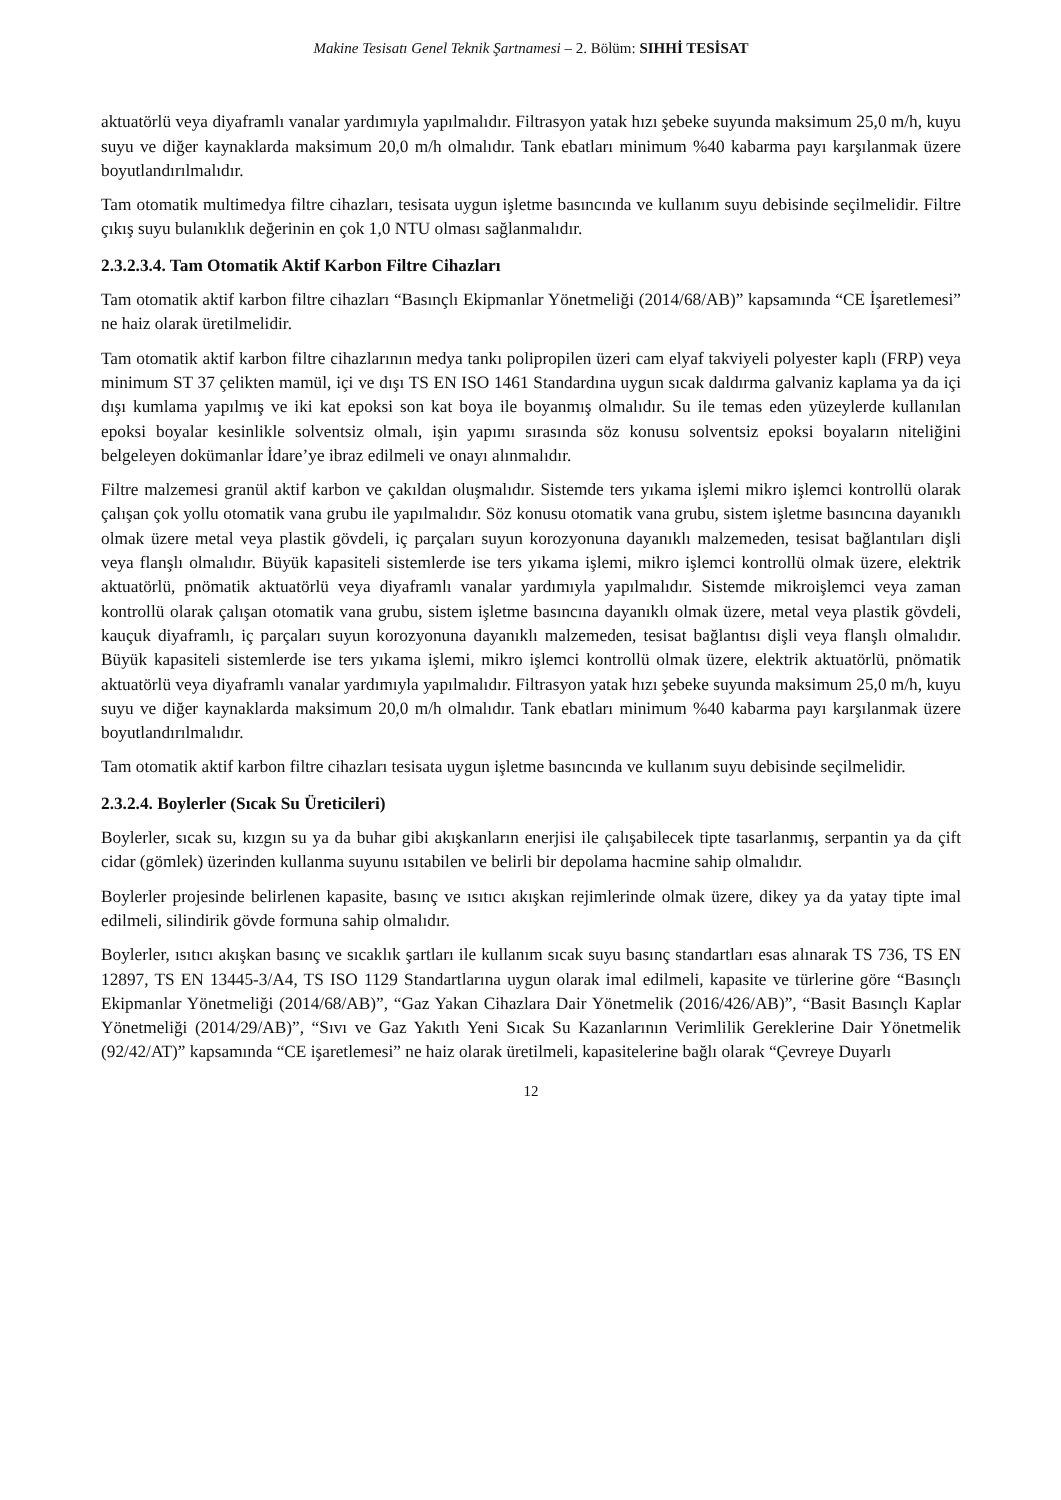Makine Tesisatı Genel Teknik Şartnamesi – 2. Bölüm: SIHHİ TESİSAT
aktuatörlü veya diyaframlı vanalar yardımıyla yapılmalıdır. Filtrasyon yatak hızı şebeke suyunda maksimum 25,0 m/h, kuyu suyu ve diğer kaynaklarda maksimum 20,0 m/h olmalıdır. Tank ebatları minimum %40 kabarma payı karşılanmak üzere boyutlandırılmalıdır.
Tam otomatik multimedya filtre cihazları, tesisata uygun işletme basıncında ve kullanım suyu debisinde seçilmelidir. Filtre çıkış suyu bulanıklık değerinin en çok 1,0 NTU olması sağlanmalıdır.
2.3.2.3.4. Tam Otomatik Aktif Karbon Filtre Cihazları
Tam otomatik aktif karbon filtre cihazları “Basınçlı Ekipmanlar Yönetmeliği (2014/68/AB)” kapsamında “CE İşaretlemesi” ne haiz olarak üretilmelidir.
Tam otomatik aktif karbon filtre cihazlarının medya tankı polipropilen üzeri cam elyaf takviyeli polyester kaplı (FRP) veya minimum ST 37 çelikten mamül, içi ve dışı TS EN ISO 1461 Standardına uygun sıcak daldırma galvaniz kaplama ya da içi dışı kumlama yapılmış ve iki kat epoksi son kat boya ile boyanmış olmalıdır. Su ile temas eden yüzeylerde kullanılan epoksi boyalar kesinlikle solventsiz olmalı, işin yapımı sırasında söz konusu solventsiz epoksi boyaların niteliğini belgeleyen dokümanlar İdare’ye ibraz edilmeli ve onayı alınmalıdır.
Filtre malzemesi granül aktif karbon ve çakıldan oluşmalıdır. Sistemde ters yıkama işlemi mikro işlemci kontrollü olarak çalışan çok yollu otomatik vana grubu ile yapılmalıdır. Söz konusu otomatik vana grubu, sistem işletme basıncına dayanıklı olmak üzere metal veya plastik gövdeli, iç parçaları suyun korozyonuna dayanıklı malzemeden, tesisat bağlantıları dişli veya flanşlı olmalıdır. Büyük kapasiteli sistemlerde ise ters yıkama işlemi, mikro işlemci kontrollü olmak üzere, elektrik aktuatörlü, pnömatik aktuatörlü veya diyaframlı vanalar yardımıyla yapılmalıdır. Sistemde mikroişlemci veya zaman kontrollü olarak çalışan otomatik vana grubu, sistem işletme basıncına dayanıklı olmak üzere, metal veya plastik gövdeli, kauçuk diyaframlı, iç parçaları suyun korozyonuna dayanıklı malzemeden, tesisat bağlantısı dişli veya flanşlı olmalıdır. Büyük kapasiteli sistemlerde ise ters yıkama işlemi, mikro işlemci kontrollü olmak üzere, elektrik aktuatörlü, pnömatik aktuatörlü veya diyaframlı vanalar yardımıyla yapılmalıdır. Filtrasyon yatak hızı şebeke suyunda maksimum 25,0 m/h, kuyu suyu ve diğer kaynaklarda maksimum 20,0 m/h olmalıdır. Tank ebatları minimum %40 kabarma payı karşılanmak üzere boyutlandırılmalıdır.
Tam otomatik aktif karbon filtre cihazları tesisata uygun işletme basıncında ve kullanım suyu debisinde seçilmelidir.
2.3.2.4. Boylerler (Sıcak Su Üreticileri)
Boylerler, sıcak su, kızgın su ya da buhar gibi akışkanların enerjisi ile çalışabilecek tipte tasarlanmış, serpantin ya da çift cidar (gömlek) üzerinden kullanma suyunu ısıtabilen ve belirli bir depolama hacmine sahip olmalıdır.
Boylerler projesinde belirlenen kapasite, basınç ve ısıtıcı akışkan rejimlerinde olmak üzere, dikey ya da yatay tipte imal edilmeli, silindirik gövde formuna sahip olmalıdır.
Boylerler, ısıtıcı akışkan basınç ve sıcaklık şartları ile kullanım sıcak suyu basınç standartları esas alınarak TS 736, TS EN 12897, TS EN 13445-3/A4, TS ISO 1129 Standartlarına uygun olarak imal edilmeli, kapasite ve türlerine göre “Basınçlı Ekipmanlar Yönetmeliği (2014/68/AB)”, “Gaz Yakan Cihazlara Dair Yönetmelik (2016/426/AB)”, “Basit Basınçlı Kaplar Yönetmeliği (2014/29/AB)”, “Sıvı ve Gaz Yakıtlı Yeni Sıcak Su Kazanlarının Verimlilik Gereklerine Dair Yönetmelik (92/42/AT)” kapsamında “CE işaretlemesi” ne haiz olarak üretilmeli, kapasitelerine bağlı olarak “Çevreye Duyarlı
12